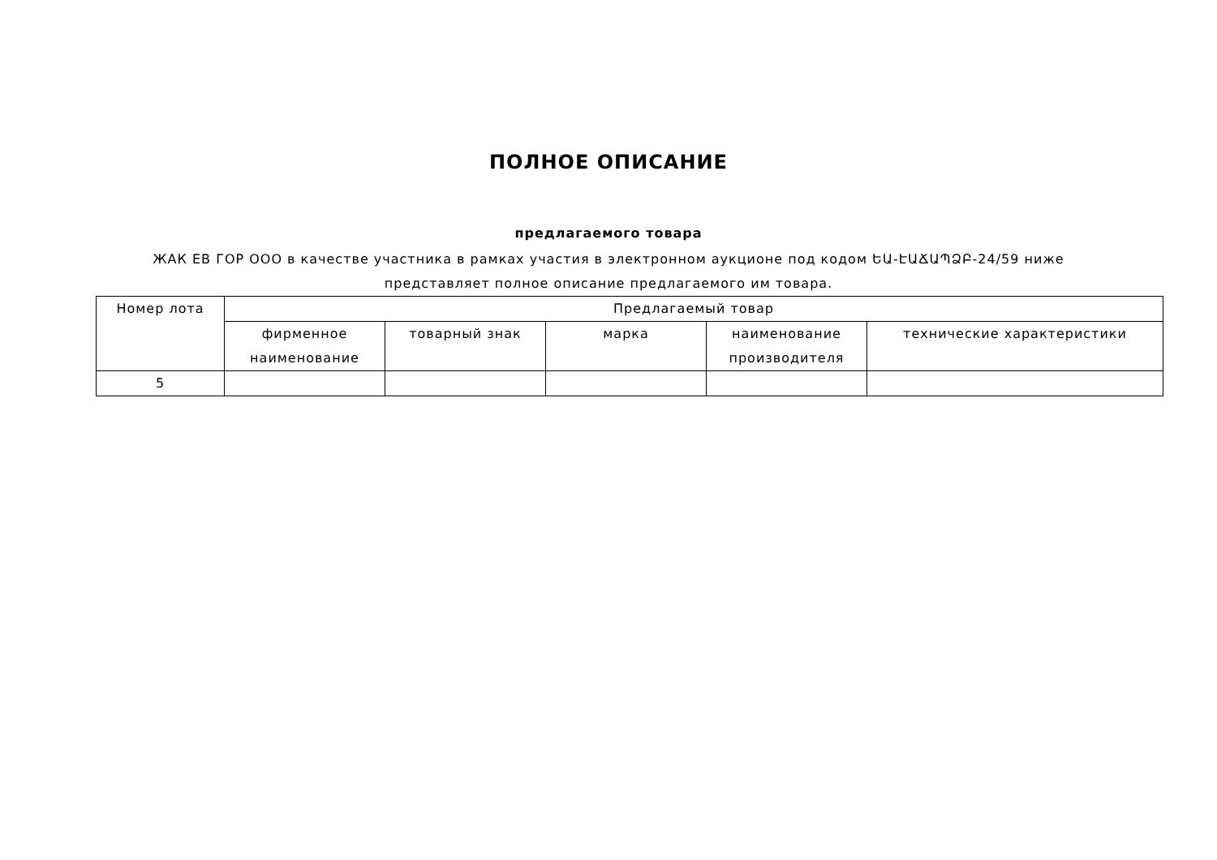ПОЛНОЕ ОПИСАНИЕ
предлагаемого товара
ЖАК ЕВ ГОР ООО в качестве участника в рамках участия в электронном аукционе под кодом ԵԱ-ԷԱՃԱՊՁԲ-24/59 ниже представляет полное описание предлагаемого им товара.
| Номер лота | Предлагаемый товар | | | | |
| --- | --- | --- | --- | --- | --- |
| | фирменное наименование | товарный знак | марка | наименование производителя | технические характеристики |
| 5 | | | | | |